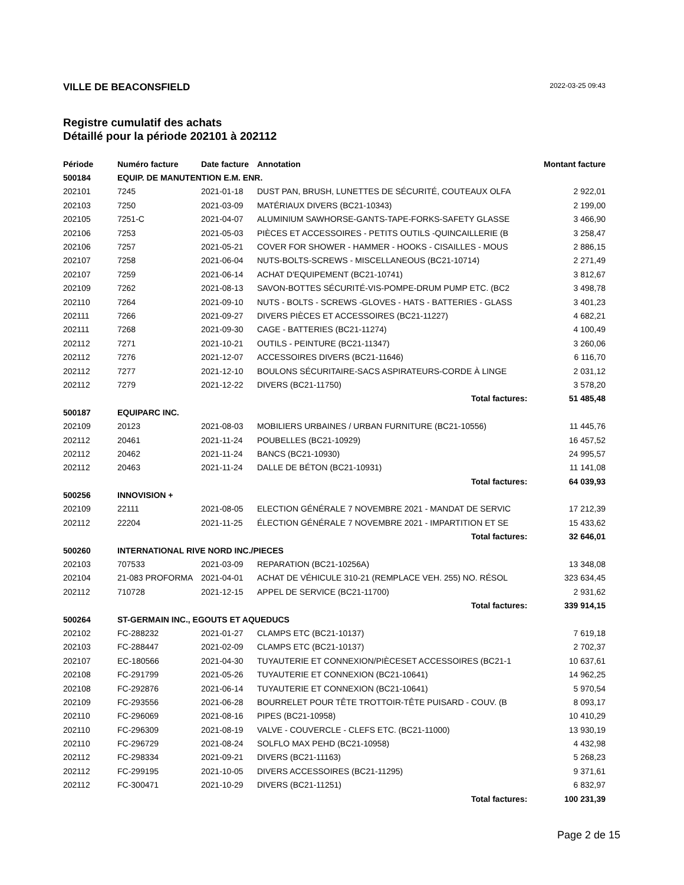VILLE DE BEACONSFIELD 2022-03-25 09:43
Registre cumulatif des achats
Détaillé pour la période 202101 à 202112
| Période | Numéro facture | Date facture | Annotation | Montant facture |
| --- | --- | --- | --- | --- |
| 500184 | EQUIP. DE MANUTENTION E.M. ENR. | | | |
| 202101 | 7245 | 2021-01-18 | DUST PAN, BRUSH, LUNETTES DE SÉCURITÉ, COUTEAUX OLFA | 2 922,01 |
| 202103 | 7250 | 2021-03-09 | MATÉRIAUX DIVERS (BC21-10343) | 2 199,00 |
| 202105 | 7251-C | 2021-04-07 | ALUMINIUM SAWHORSE-GANTS-TAPE-FORKS-SAFETY GLASSE | 3 466,90 |
| 202106 | 7253 | 2021-05-03 | PIÈCES ET ACCESSOIRES - PETITS OUTILS -QUINCAILLERIE (B | 3 258,47 |
| 202106 | 7257 | 2021-05-21 | COVER FOR SHOWER - HAMMER - HOOKS - CISAILLES - MOUS | 2 886,15 |
| 202107 | 7258 | 2021-06-04 | NUTS-BOLTS-SCREWS - MISCELLANEOUS (BC21-10714) | 2 271,49 |
| 202107 | 7259 | 2021-06-14 | ACHAT D'EQUIPEMENT (BC21-10741) | 3 812,67 |
| 202109 | 7262 | 2021-08-13 | SAVON-BOTTES SÉCURITÉ-VIS-POMPE-DRUM PUMP ETC. (BC2 | 3 498,78 |
| 202110 | 7264 | 2021-09-10 | NUTS - BOLTS - SCREWS -GLOVES - HATS - BATTERIES - GLASS | 3 401,23 |
| 202111 | 7266 | 2021-09-27 | DIVERS PIÈCES ET ACCESSOIRES (BC21-11227) | 4 682,21 |
| 202111 | 7268 | 2021-09-30 | CAGE - BATTERIES (BC21-11274) | 4 100,49 |
| 202112 | 7271 | 2021-10-21 | OUTILS - PEINTURE (BC21-11347) | 3 260,06 |
| 202112 | 7276 | 2021-12-07 | ACCESSOIRES DIVERS (BC21-11646) | 6 116,70 |
| 202112 | 7277 | 2021-12-10 | BOULONS SÉCURITAIRE-SACS ASPIRATEURS-CORDE À LINGE | 2 031,12 |
| 202112 | 7279 | 2021-12-22 | DIVERS (BC21-11750) | 3 578,20 |
| | | | Total factures: | 51 485,48 |
| 500187 | EQUIPARC INC. | | | |
| 202109 | 20123 | 2021-08-03 | MOBILIERS URBAINES / URBAN FURNITURE (BC21-10556) | 11 445,76 |
| 202112 | 20461 | 2021-11-24 | POUBELLES (BC21-10929) | 16 457,52 |
| 202112 | 20462 | 2021-11-24 | BANCS (BC21-10930) | 24 995,57 |
| 202112 | 20463 | 2021-11-24 | DALLE DE BÉTON (BC21-10931) | 11 141,08 |
| | | | Total factures: | 64 039,93 |
| 500256 | INNOVISION + | | | |
| 202109 | 22111 | 2021-08-05 | ELECTION GÉNÉRALE 7 NOVEMBRE 2021 - MANDAT DE SERVIC | 17 212,39 |
| 202112 | 22204 | 2021-11-25 | ÉLECTION GÉNÉRALE 7 NOVEMBRE 2021 - IMPARTITION ET SE | 15 433,62 |
| | | | Total factures: | 32 646,01 |
| 500260 | INTERNATIONAL RIVE NORD INC./PIECES | | | |
| 202103 | 707533 | 2021-03-09 | REPARATION (BC21-10256A) | 13 348,08 |
| 202104 | 21-083 PROFORMA | 2021-04-01 | ACHAT DE VÉHICULE 310-21 (REMPLACE VEH. 255) NO. RÉSOL | 323 634,45 |
| 202112 | 710728 | 2021-12-15 | APPEL DE SERVICE (BC21-11700) | 2 931,62 |
| | | | Total factures: | 339 914,15 |
| 500264 | ST-GERMAIN INC., EGOUTS ET AQUEDUCS | | | |
| 202102 | FC-288232 | 2021-01-27 | CLAMPS ETC (BC21-10137) | 7 619,18 |
| 202103 | FC-288447 | 2021-02-09 | CLAMPS ETC (BC21-10137) | 2 702,37 |
| 202107 | EC-180566 | 2021-04-30 | TUYAUTERIE ET CONNEXION/PIÈCESET ACCESSOIRES (BC21-1 | 10 637,61 |
| 202108 | FC-291799 | 2021-05-26 | TUYAUTERIE ET CONNEXION (BC21-10641) | 14 962,25 |
| 202108 | FC-292876 | 2021-06-14 | TUYAUTERIE ET CONNEXION (BC21-10641) | 5 970,54 |
| 202109 | FC-293556 | 2021-06-28 | BOURRELET POUR TÊTE TROTTOIR-TÊTE PUISARD - COUV. (B | 8 093,17 |
| 202110 | FC-296069 | 2021-08-16 | PIPES (BC21-10958) | 10 410,29 |
| 202110 | FC-296309 | 2021-08-19 | VALVE - COUVERCLE - CLEFS ETC. (BC21-11000) | 13 930,19 |
| 202110 | FC-296729 | 2021-08-24 | SOLFLO MAX PEHD (BC21-10958) | 4 432,98 |
| 202112 | FC-298334 | 2021-09-21 | DIVERS (BC21-11163) | 5 268,23 |
| 202112 | FC-299195 | 2021-10-05 | DIVERS ACCESSOIRES (BC21-11295) | 9 371,61 |
| 202112 | FC-300471 | 2021-10-29 | DIVERS (BC21-11251) | 6 832,97 |
| | | | Total factures: | 100 231,39 |
Page 2 de 15